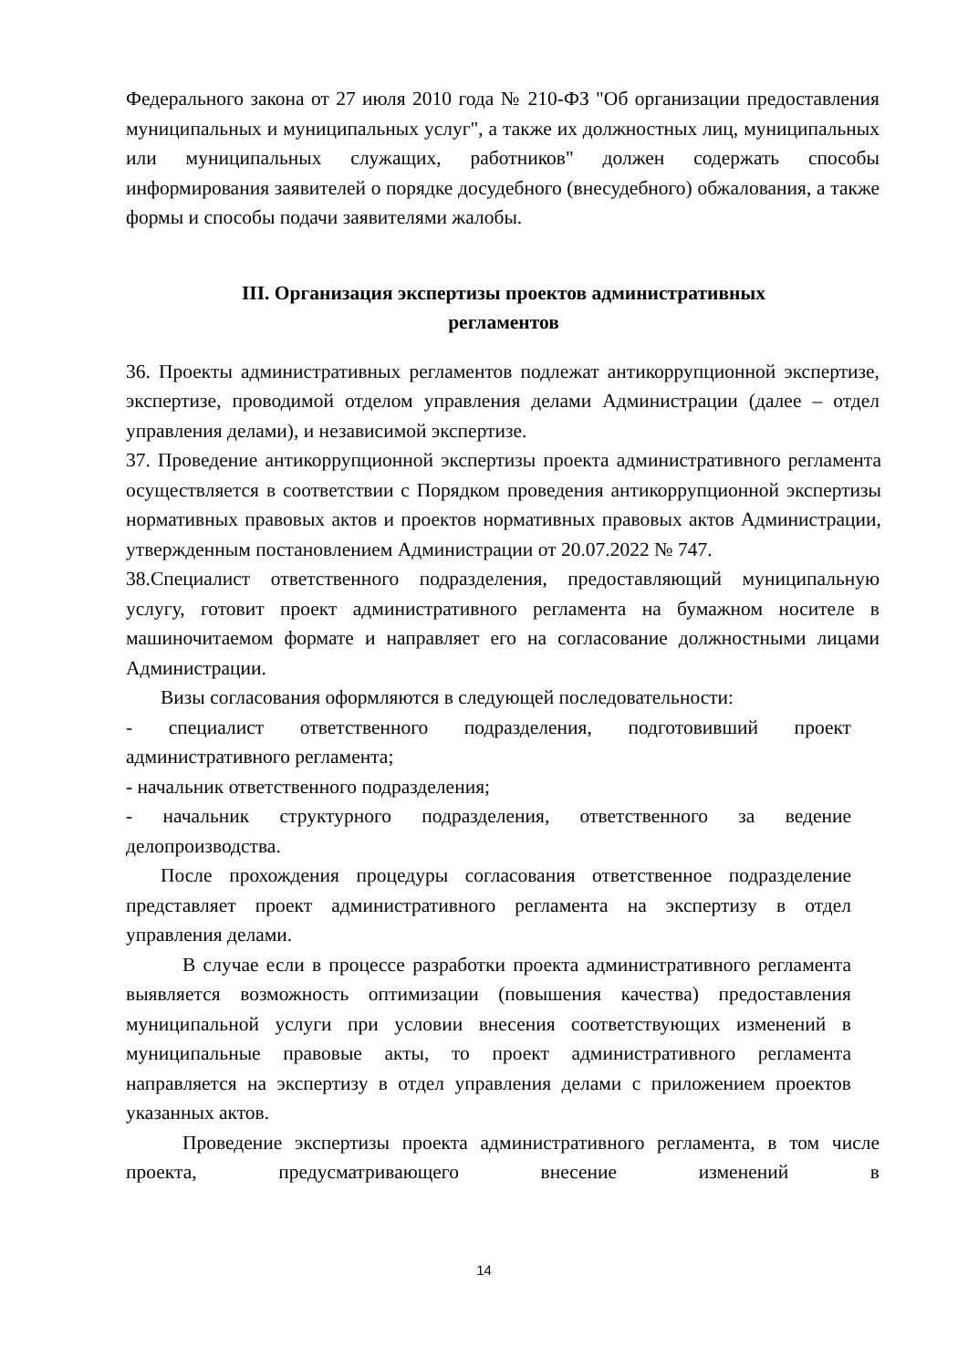Федерального закона от 27 июля 2010 года № 210-ФЗ "Об организации предоставления муниципальных и муниципальных услуг", а также их должностных лиц, муниципальных или муниципальных служащих, работников" должен содержать способы информирования заявителей о порядке досудебного (внесудебного) обжалования, а также формы и способы подачи заявителями жалобы.
III. Организация экспертизы проектов административных
регламентов
36. Проекты административных регламентов подлежат антикоррупционной экспертизе, экспертизе, проводимой отделом управления делами Администрации (далее – отдел управления делами), и независимой экспертизе.
37. Проведение антикоррупционной экспертизы проекта административного регламента осуществляется в соответствии с Порядком проведения антикоррупционной экспертизы нормативных правовых актов и проектов нормативных правовых актов Администрации, утвержденным постановлением Администрации от 20.07.2022 № 747.
38.Специалист ответственного подразделения, предоставляющий муниципальную услугу, готовит проект административного регламента на бумажном носителе в машиночитаемом формате и направляет его на согласование должностными лицами Администрации.
Визы согласования оформляются в следующей последовательности:
- специалист ответственного подразделения, подготовивший проект административного регламента;
- начальник ответственного подразделения;
- начальник структурного подразделения, ответственного за ведение делопроизводства.
После прохождения процедуры согласования ответственное подразделение представляет проект административного регламента на экспертизу в отдел управления делами.
В случае если в процессе разработки проекта административного регламента выявляется возможность оптимизации (повышения качества) предоставления муниципальной услуги при условии внесения соответствующих изменений в муниципальные правовые акты, то проект административного регламента направляется на экспертизу в отдел управления делами с приложением проектов указанных актов.
Проведение экспертизы проекта административного регламента, в том числе проекта, предусматривающего внесение изменений в
14